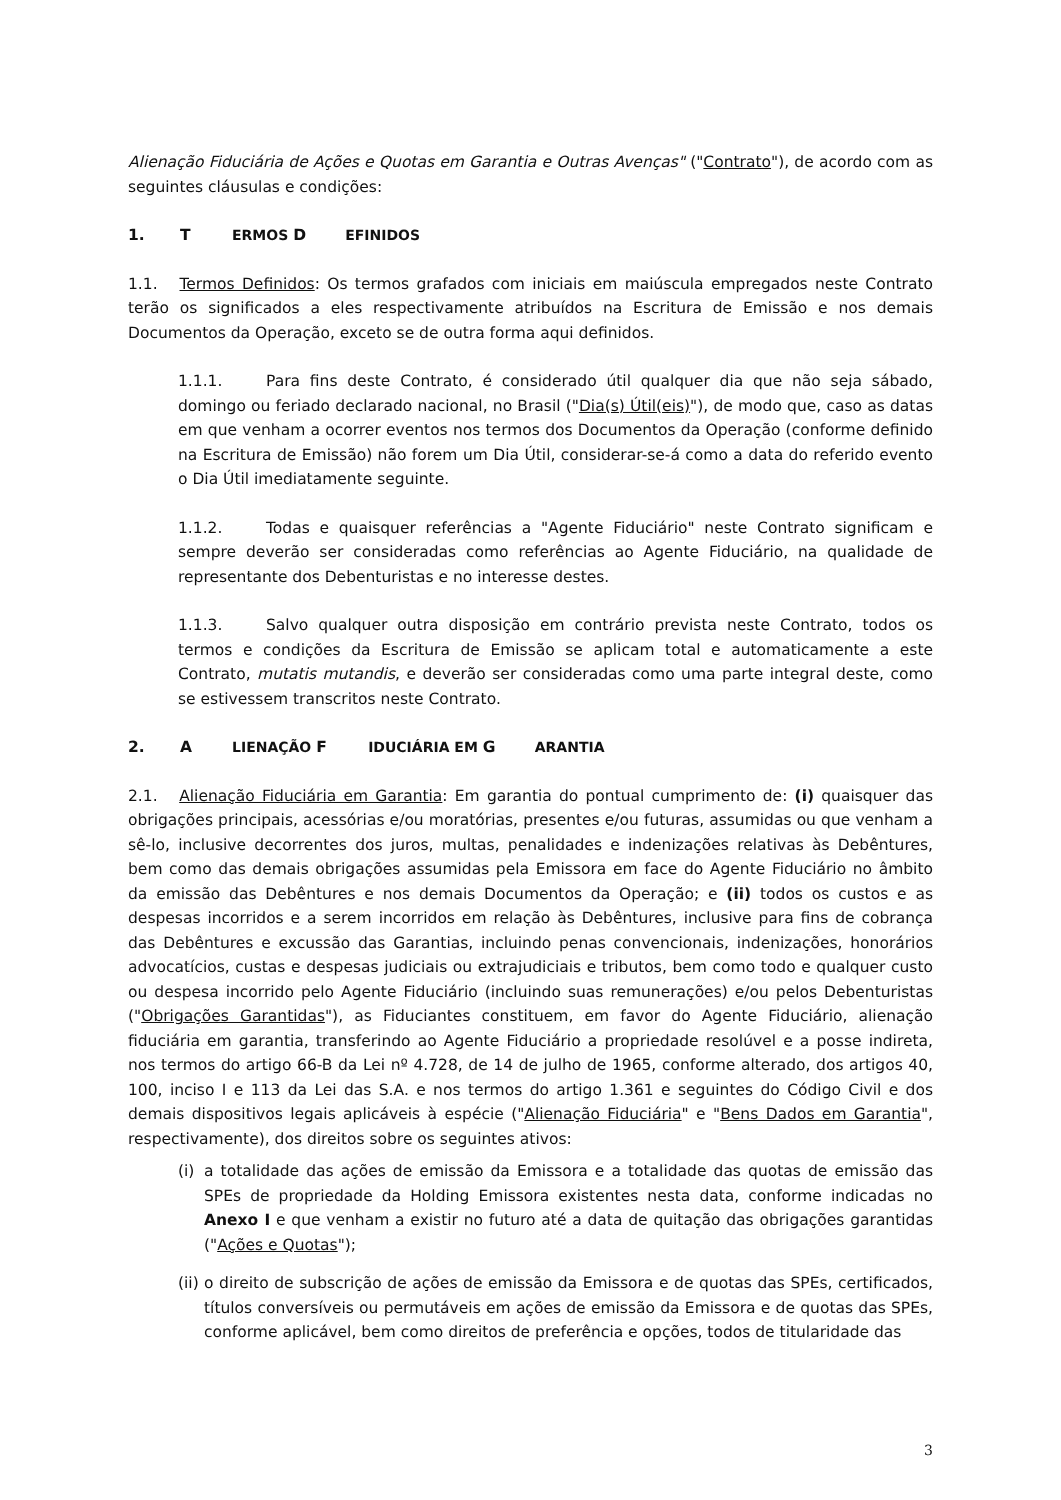Alienação Fiduciária de Ações e Quotas em Garantia e Outras Avenças" ("Contrato"), de acordo com as seguintes cláusulas e condições:
1. T ERMOS D EFINIDOS
1.1. Termos Definidos: Os termos grafados com iniciais em maiúscula empregados neste Contrato terão os significados a eles respectivamente atribuídos na Escritura de Emissão e nos demais Documentos da Operação, exceto se de outra forma aqui definidos.
1.1.1. Para fins deste Contrato, é considerado útil qualquer dia que não seja sábado, domingo ou feriado declarado nacional, no Brasil ("Dia(s) Útil(eis)"), de modo que, caso as datas em que venham a ocorrer eventos nos termos dos Documentos da Operação (conforme definido na Escritura de Emissão) não forem um Dia Útil, considerar-se-á como a data do referido evento o Dia Útil imediatamente seguinte.
1.1.2. Todas e quaisquer referências a "Agente Fiduciário" neste Contrato significam e sempre deverão ser consideradas como referências ao Agente Fiduciário, na qualidade de representante dos Debenturistas e no interesse destes.
1.1.3. Salvo qualquer outra disposição em contrário prevista neste Contrato, todos os termos e condições da Escritura de Emissão se aplicam total e automaticamente a este Contrato, mutatis mutandis, e deverão ser consideradas como uma parte integral deste, como se estivessem transcritos neste Contrato.
2. A LIENAÇÃO F IDUCIÁRIA EM G ARANTIA
2.1. Alienação Fiduciária em Garantia: Em garantia do pontual cumprimento de: (i) quaisquer das obrigações principais, acessórias e/ou moratórias, presentes e/ou futuras, assumidas ou que venham a sê-lo, inclusive decorrentes dos juros, multas, penalidades e indenizações relativas às Debêntures, bem como das demais obrigações assumidas pela Emissora em face do Agente Fiduciário no âmbito da emissão das Debêntures e nos demais Documentos da Operação; e (ii) todos os custos e as despesas incorridos e a serem incorridos em relação às Debêntures, inclusive para fins de cobrança das Debêntures e excussão das Garantias, incluindo penas convencionais, indenizações, honorários advocatícios, custas e despesas judiciais ou extrajudiciais e tributos, bem como todo e qualquer custo ou despesa incorrido pelo Agente Fiduciário (incluindo suas remunerações) e/ou pelos Debenturistas ("Obrigações Garantidas"), as Fiduciantes constituem, em favor do Agente Fiduciário, alienação fiduciária em garantia, transferindo ao Agente Fiduciário a propriedade resolúvel e a posse indireta, nos termos do artigo 66-B da Lei nº 4.728, de 14 de julho de 1965, conforme alterado, dos artigos 40, 100, inciso I e 113 da Lei das S.A. e nos termos do artigo 1.361 e seguintes do Código Civil e dos demais dispositivos legais aplicáveis à espécie ("Alienação Fiduciária" e "Bens Dados em Garantia", respectivamente), dos direitos sobre os seguintes ativos:
(i) a totalidade das ações de emissão da Emissora e a totalidade das quotas de emissão das SPEs de propriedade da Holding Emissora existentes nesta data, conforme indicadas no Anexo I e que venham a existir no futuro até a data de quitação das obrigações garantidas ("Ações e Quotas");
(ii) o direito de subscrição de ações de emissão da Emissora e de quotas das SPEs, certificados, títulos conversíveis ou permutáveis em ações de emissão da Emissora e de quotas das SPEs, conforme aplicável, bem como direitos de preferência e opções, todos de titularidade das
3